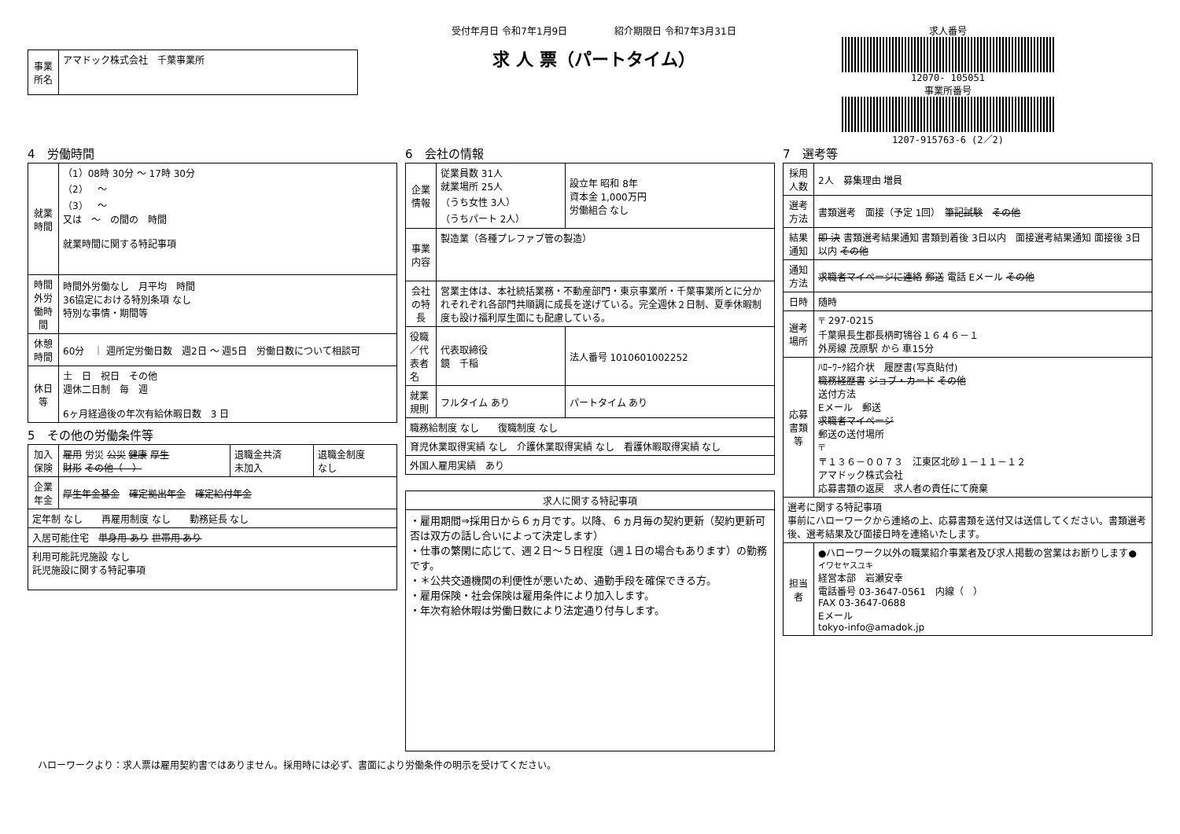| 事業所名 | アマドック株式会社 千葉事業所 |
受付年月日 令和7年1月9日　　　　　紹介期限日 令和7年3月31日
求 人 票（パートタイム）
求人番号
12070- 105051
事業所番号
1207-915763-6 (2／2)
4　労働時間
| 就業時間 | （1）08時 30分 ～ 17時 30分 （2） ～ （3） ～ 又は ～ の間の 時間 就業時間に関する特記事項 |
| 時間外労働時間 | 時間外労働なし 月平均 時間 36協定における特別条項 なし 特別な事情・期間等 |
| 休憩時間 | 60分 ｜ 週所定労働日数 週2日 ～ 週5日 労働日数について相談可 |
| 休日等 | 土 日 祝日 その他 週休二日制 毎 週 6ヶ月経過後の年次有給休暇日数 3 日 |
5　その他の労働条件等
| 加入保険 | 雇用 労災 公災 健康 厚生 財形 その他（ ） | 退職金共済 未加入 | 退職金制度 なし |
| 企業年金 | 厚生年金基金 確定拠出年金 確定給付年金 | | |
| 定年制 なし 再雇用制度 なし 勤務延長 なし | | | |
| 入居可能住宅 単身用 あり 世帯用 あり | | | |
| 利用可能託児施設 なし 託児施設に関する特記事項 | | | |
6　会社の情報
| 企業情報 | 従業員数 31人 就業場所 25人 （うち女性 3人） （うちパート 2人） | 設立年 昭和 8年 資本金 1,000万円 労働組合 なし |
| 事業内容 | 製造業（各種プレファブ管の製造） | |
| 会社の特長 | 営業主体は、本社統括業務・不動産部門・東京事業所・千葉事業所とに分かれそれぞれ各部門共順調に成長を遂げている。完全週休２日制、夏季休暇制度も設け福利厚生面にも配慮している。 | |
| 役職／代表者名 | 代表取締役 鏡 千稲 | 法人番号 1010601002252 |
| 就業規則 | フルタイム あり | パートタイム あり |
| 職務給制度 なし 復職制度 なし | | |
| 育児休業取得実績 なし 介護休業取得実績 なし 看護休暇取得実績 なし | | |
| 外国人雇用実績 あり | | |
| 求人に関する特記事項 |
| --- |
| ・雇用期間⇒採用日から６ヵ月です。以降、６ヵ月毎の契約更新（契約更新可否は双方の話し合いによって決定します） ・仕事の繁閑に応じて、週２日～５日程度（週１日の場合もあります）の勤務です。 ・＊公共交通機関の利便性が悪いため、通勤手段を確保できる方。 ・雇用保険・社会保険は雇用条件により加入します。 ・年次有給休暇は労働日数により法定通り付与します。 |
7　選考等
| 採用人数 | 2人 募集理由 増員 |
| 選考方法 | 書類選考 面接（予定 1回） 筆記試験 その他 |
| 結果通知 | 即 決 書類選考結果通知 書類到着後 3日以内 面接選考結果通知 面接後 3日以内 その他 |
| 通知方法 | 求職者マイページに連絡 郵送 電話 Eメール その他 |
| 日時 | 随時 |
| 選考場所 | 〒 297-0215 千葉県長生郡長柄町鴇谷１６４６－１ 外房線 茂原駅 から 車15分 |
| 応募書類等 | ﾊﾛｰﾜｰｸ紹介状 履歴書(写真貼付) 職務経歴書 ジョブ・カード その他 送付方法 Eメール 郵送 求職者マイページ 郵送の送付場所 〒 〒１３６－００７３ 江東区北砂１－１１－１２ アマドック株式会社 応募書類の返戻 求人者の責任にて廃棄 |
| 選考に関する特記事項 事前にハローワークから連絡の上、応募書類を送付又は送信してください。書類選考後、選考結果及び面接日時を連絡いたします。 | |
| 担当者 | ●ハローワーク以外の職業紹介事業者及び求人掲載の営業はお断りします● イワセヤスユキ 経営本部 岩瀬安幸 電話番号 03-3647-0561 内線（ ） FAX 03-3647-0688 Eメール tokyo-info@amadok.jp |
ハローワークより：求人票は雇用契約書ではありません。採用時には必ず、書面により労働条件の明示を受けてください。